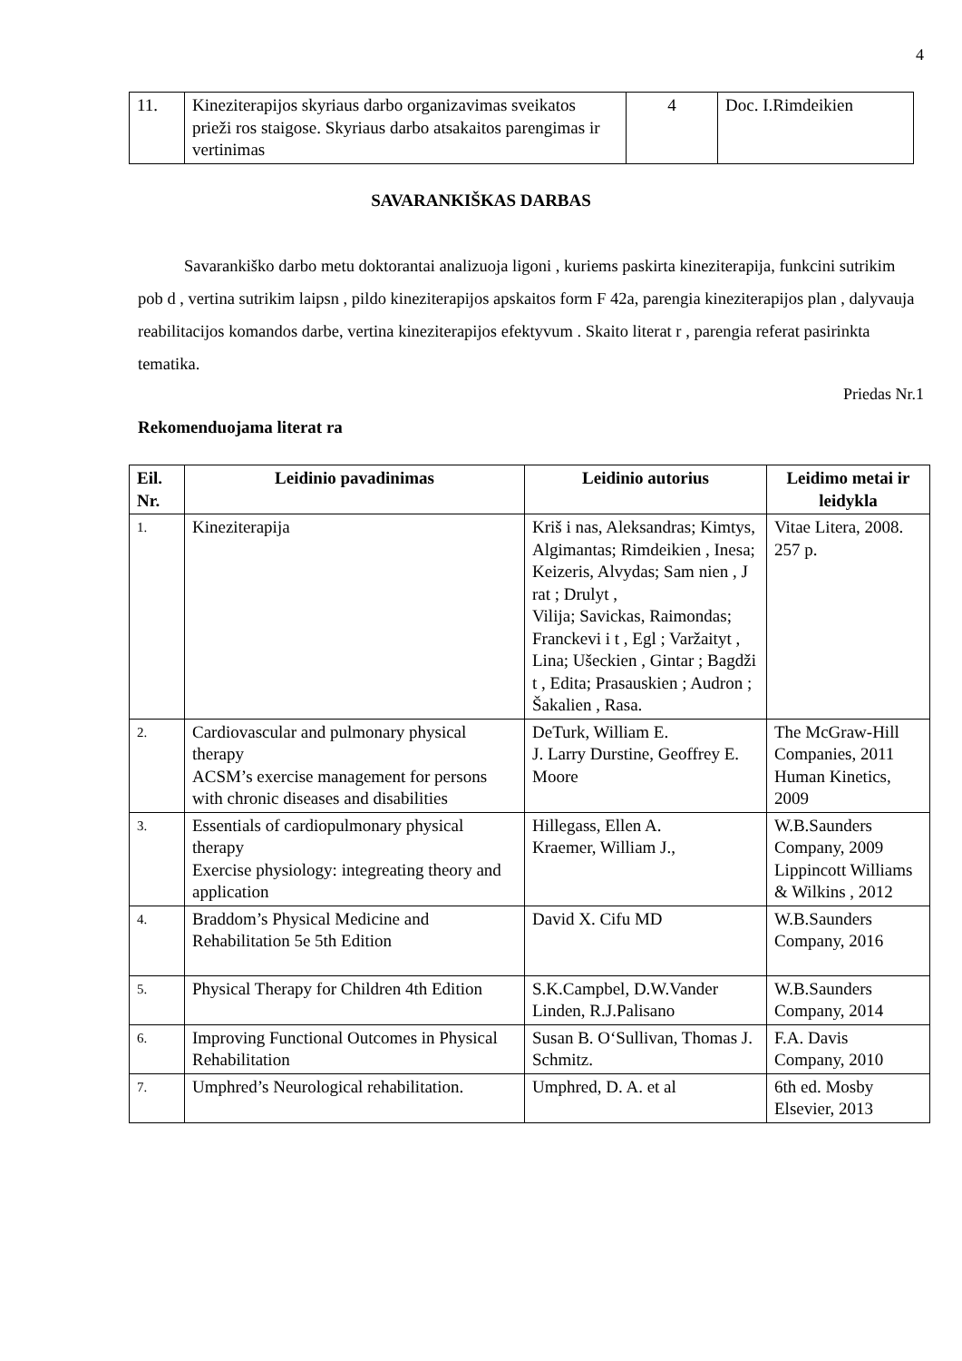4
| 11. | Kineziterapijos skyriaus darbo organizavimas sveikatos prieži ros staigose. Skyriaus darbo atsakaitos parengimas ir vertinimas | 4 | Doc. I.Rimdeikien |
SAVARANKIŠKAS DARBAS
Savarankiško darbo metu doktorantai analizuoja ligoni , kuriems paskirta kineziterapija, funkcini sutrikim pob d , vertina sutrikim laipsn , pildo kineziterapijos apskaitos form F 42a, parengia kineziterapijos plan , dalyvauja reabilitacijos komandos darbe, vertina kineziterapijos efektyvum . Skaito literat r , parengia referat pasirinkta tematika.
Priedas Nr.1
Rekomenduojama literat ra
| Eil. Nr. | Leidinio pavadinimas | Leidinio autorius | Leidimo metai ir leidykla |
| --- | --- | --- | --- |
| 1. | Kineziterapija | Kriš i nas, Aleksandras; Kimtys, Algimantas; Rimdeikien , Inesa; Keizeris, Alvydas; Sam nien , J rat ; Drulyt , Vilija; Savickas, Raimondas; Franckevi i t , Egl ; Varžaityt , Lina; Ušeckien , Gintar ; Bagdži t , Edita; Prasauskien ; Audron ; Šakalien , Rasa. | Vitae Litera, 2008. 257 p. |
| 2. | Cardiovascular and pulmonary physical therapy ACSM’s exercise management for persons with chronic diseases and disabilities | DeTurk, William E. J. Larry Durstine, Geoffrey E. Moore | The McGraw-Hill Companies, 2011 Human Kinetics, 2009 |
| 3. | Essentials of cardiopulmonary physical therapy Exercise physiology: integreating theory and application | Hillegass, Ellen A. Kraemer, William J., | W.B.Saunders Company, 2009 Lippincott Williams & Wilkins , 2012 |
| 4. | Braddom’s Physical Medicine and Rehabilitation 5e 5th Edition | David X. Cifu MD | W.B.Saunders Company, 2016 |
| 5. | Physical Therapy for Children 4th Edition | S.K.Campbel, D.W.Vander Linden, R.J.Palisano | W.B.Saunders Company, 2014 |
| 6. | Improving Functional Outcomes in Physical Rehabilitation | Susan B. O‘Sullivan, Thomas J. Schmitz. | F.A. Davis Company, 2010 |
| 7. | Umphred’s Neurological rehabilitation. | Umphred, D. A. et al | 6th ed. Mosby Elsevier, 2013 |